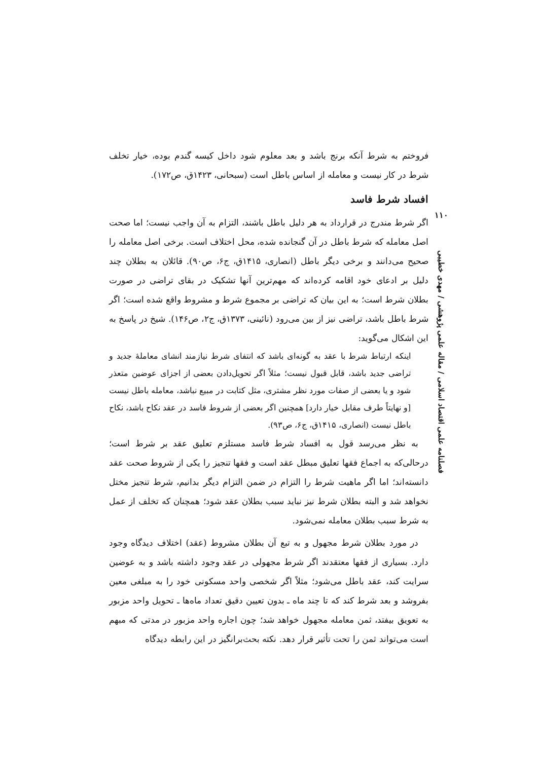۱۱۰
فصلنامه علمی اقتصاد اسلامی / مقاله علمی پژوهشی / مهدی خطیبی
فروختم به شرط آنکه برنج باشد و بعد معلوم شود داخل کیسه گندم بوده، خیار تخلف شرط در کار نیست و معامله از اساس باطل است (سبحانی، ۱۴۲۳ق، ص۱۷۲).
افساد شرط فاسد
اگر شرط مندرج در قرارداد به هر دلیل باطل باشند، التزام به آن واجب نیست؛ اما صحت اصل معامله که شرط باطل در آن گنجانده شده، محل اختلاف است. برخی اصل معامله را صحیح می‌دانند و برخی دیگر باطل (انصاری، ۱۴۱۵ق، ج۶، ص۹۰). قائلان به بطلان چند دلیل بر ادعای خود اقامه کرده‌اند که مهم‌ترین آنها تشکیک در بقای تراضی در صورت بطلان شرط است؛ به این بیان که تراضی بر مجموع شرط و مشروط واقع شده است؛ اگر شرط باطل باشد، تراضی نیز از بین می‌رود (نائینی، ۱۳۷۳ق، ج۲، ص۱۴۶). شیخ در پاسخ به این اشکال می‌گوید:
اینکه ارتباط شرط با عقد به گونه‌ای باشد که انتفای شرط نیازمند انشای معاملۀ جدید و تراضی جدید باشد، قابل قبول نیست؛ مثلاً اگر تحویل‌دادن بعضی از اجزای عوضین متعذر شود و یا بعضی از صفات مورد نظر مشتری، مثل کتابت در مبیع نباشد، معامله باطل نیست [و نهایتاً طرف مقابل خیار دارد] همچنین اگر بعضی از شروط فاسد در عقد نکاح باشد، نکاح باطل نیست (انصاری، ۱۴۱۵ق، ج۶، ص۹۳).
به نظر می‌رسد قول به افساد شرط فاسد مستلزم تعلیق عقد بر شرط است؛ درحالی‌که به اجماع فقها تعلیق مبطل عقد است و فقها تنجیز را یکی از شروط صحت عقد دانسته‌اند؛ اما اگر ماهیت شرط را التزام در ضمن التزام دیگر بدانیم، شرط تنجیز مختل نخواهد شد و البته بطلان شرط نیز نباید سبب بطلان عقد شود؛ همچنان که تخلف از عمل به شرط سبب بطلان معامله نمی‌شود.
در مورد بطلان شرط مجهول و به تبع آن بطلان مشروط (عقد) اختلاف دیدگاه وجود دارد. بسیاری از فقها معتقدند اگر شرط مجهولی در عقد وجود داشته باشد و به عوضین سرایت کند، عقد باطل می‌شود؛ مثلاً اگر شخصی واحد مسکونی خود را به مبلغی معین بفروشد و بعد شرط کند که تا چند ماه ـ بدون تعیین دقیق تعداد ماه‌ها ـ تحویل واحد مزبور به تعویق بیفتد، ثمن معامله مجهول خواهد شد؛ چون اجاره واحد مزبور در مدتی که مبهم است می‌تواند ثمن را تحت تأثیر قرار دهد. نکته بحث‌برانگیز در این رابطه دیدگاه